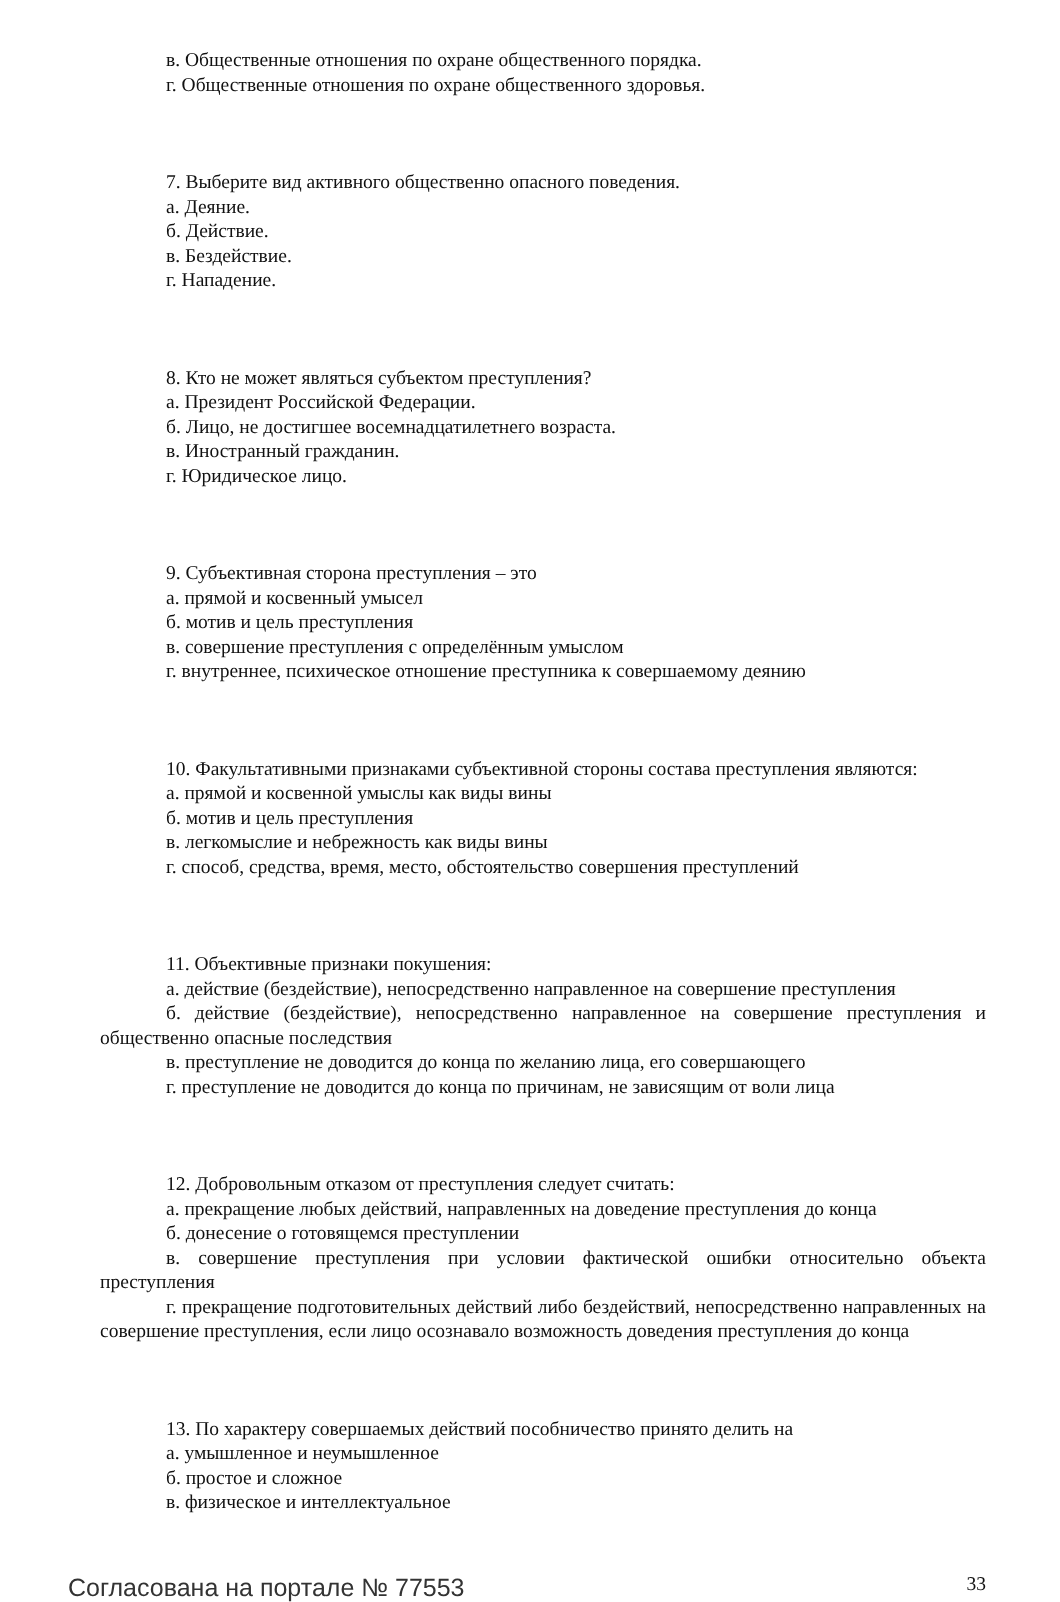в. Общественные отношения по охране общественного порядка.
г. Общественные отношения по охране общественного здоровья.
7. Выберите вид активного общественно опасного поведения.
а. Деяние.
б. Действие.
в. Бездействие.
г. Нападение.
8. Кто не может являться субъектом преступления?
а. Президент Российской Федерации.
б. Лицо, не достигшее восемнадцатилетнего возраста.
в. Иностранный гражданин.
г. Юридическое лицо.
9. Субъективная сторона преступления – это
а. прямой и косвенный умысел
б. мотив и цель преступления
в. совершение преступления с определённым умыслом
г. внутреннее, психическое отношение преступника к совершаемому деянию
10. Факультативными признаками субъективной стороны состава преступления являются:
а. прямой и косвенной умыслы как виды вины
б. мотив и цель преступления
в. легкомыслие и небрежность как виды вины
г. способ, средства, время, место, обстоятельство совершения преступлений
11. Объективные признаки покушения:
а. действие (бездействие), непосредственно направленное на совершение преступления
б. действие (бездействие), непосредственно направленное на совершение преступления и общественно опасные последствия
в. преступление не доводится до конца по желанию лица, его совершающего
г. преступление не доводится до конца по причинам, не зависящим от воли лица
12. Добровольным отказом от преступления следует считать:
а. прекращение любых действий, направленных на доведение преступления до конца
б. донесение о готовящемся преступлении
в. совершение преступления при условии фактической ошибки относительно объекта преступления
г. прекращение подготовительных действий либо бездействий, непосредственно направленных на совершение преступления, если лицо осознавало возможность доведения преступления до конца
13. По характеру совершаемых действий пособничество принято делить на
а. умышленное и неумышленное
б. простое и сложное
в. физическое и интеллектуальное
Согласована на портале № 77553 33